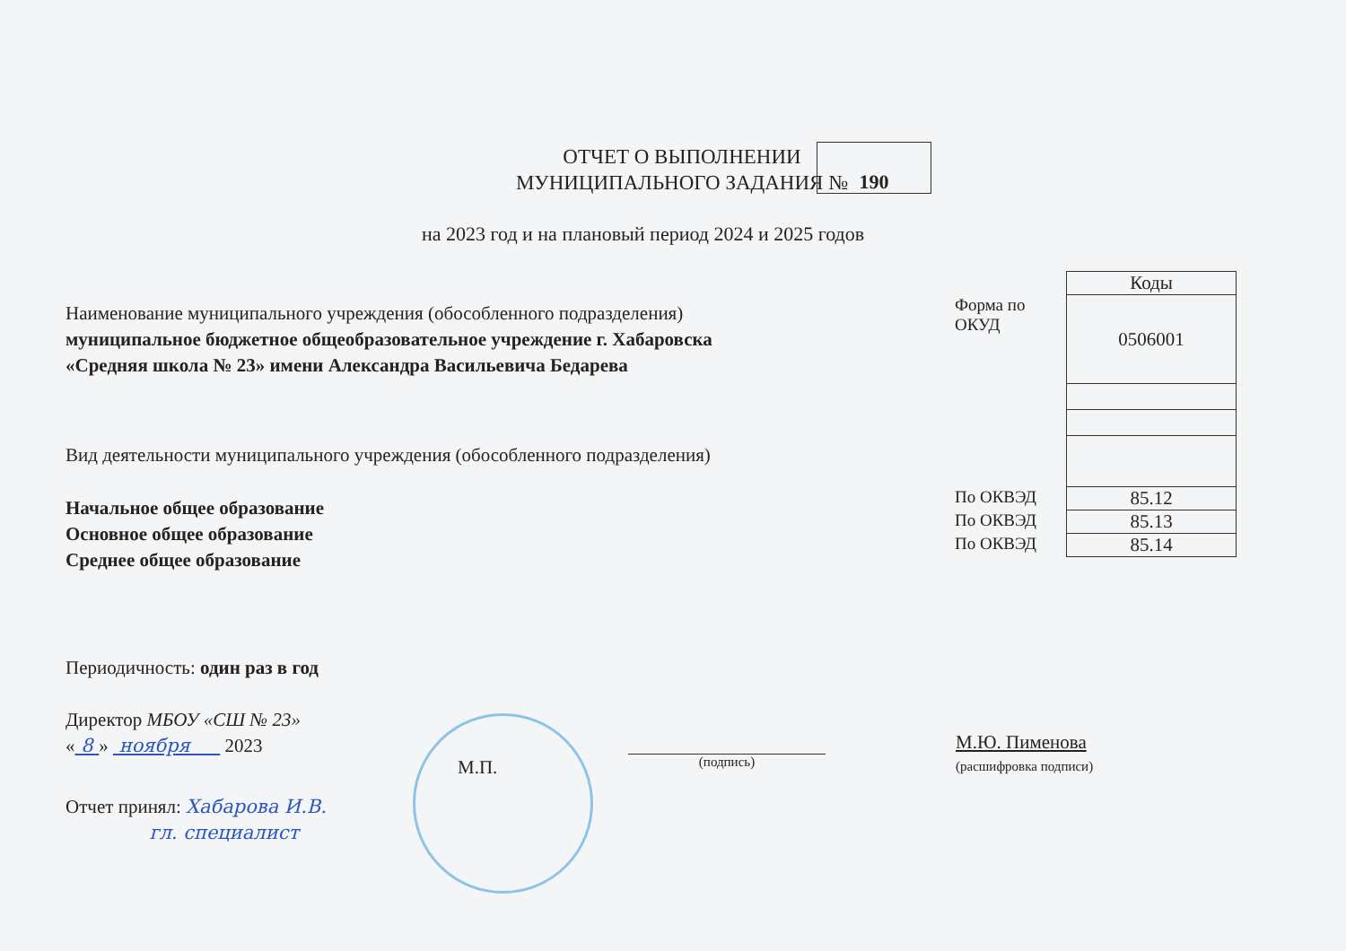ОТЧЕТ О ВЫПОЛНЕНИИ
МУНИЦИПАЛЬНОГО ЗАДАНИЯ №
190
на 2023 год и на плановый период 2024 и 2025 годов
Наименование муниципального учреждения (обособленного подразделения)
муниципальное бюджетное общеобразовательное учреждение г. Хабаровска
«Средняя школа № 23» имени Александра Васильевича Бедарева
Вид деятельности муниципального учреждения (обособленного подразделения)
Начальное общее образование
Основное общее образование
Среднее общее образование
| | Коды |
| Форма по ОКУД | 0506001 |
| По ОКВЭД | 85.12 |
| По ОКВЭД | 85.13 |
| По ОКВЭД | 85.14 |
Периодичность: один раз в год
Директор МБОУ «СШ № 23»
« 8 » ноября 2023
М.П. (подпись)
М.Ю. Пименова
(расшифровка подписи)
Отчет принял: Хабарова И.В.
гл. специалист